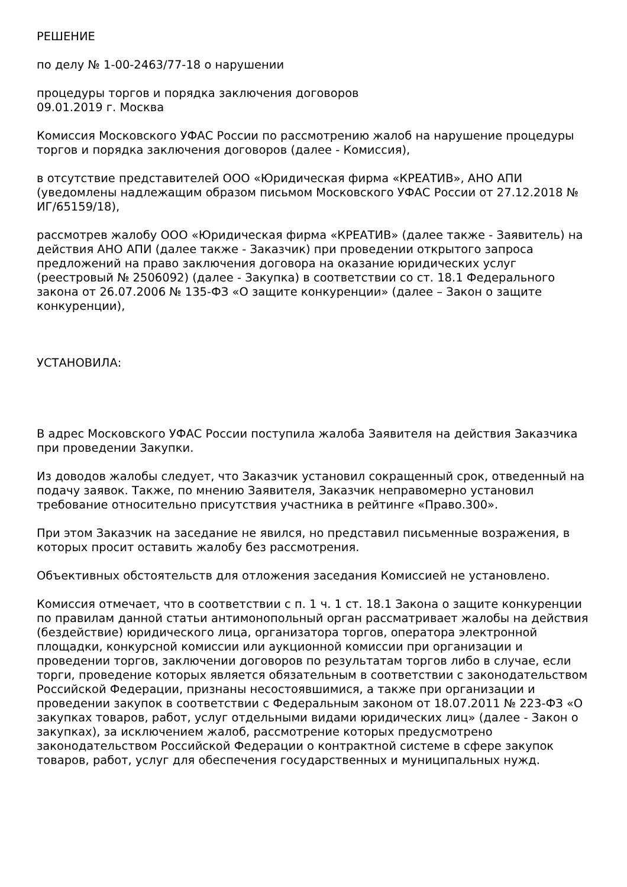РЕШЕНИЕ
по делу № 1-00-2463/77-18 о нарушении
процедуры торгов и порядка заключения договоров
09.01.2019 г. Москва
Комиссия Московского УФАС России по рассмотрению жалоб на нарушение процедуры торгов и порядка заключения договоров (далее - Комиссия),
в отсутствие представителей ООО «Юридическая фирма «КРЕАТИВ», АНО АПИ (уведомлены надлежащим образом письмом Московского УФАС России от 27.12.2018 № ИГ/65159/18),
рассмотрев жалобу ООО «Юридическая фирма «КРЕАТИВ» (далее также - Заявитель) на действия АНО АПИ (далее также - Заказчик) при проведении открытого запроса предложений на право заключения договора на оказание юридических услуг (реестровый № 2506092) (далее - Закупка) в соответствии со ст. 18.1 Федерального закона от 26.07.2006 № 135-ФЗ «О защите конкуренции» (далее – Закон о защите конкуренции),
УСТАНОВИЛА:
В адрес Московского УФАС России поступила жалоба Заявителя на действия Заказчика при проведении Закупки.
Из доводов жалобы следует, что Заказчик установил сокращенный срок, отведенный на подачу заявок. Также, по мнению Заявителя, Заказчик неправомерно установил требование относительно присутствия участника в рейтинге «Право.300».
При этом Заказчик на заседание не явился, но представил письменные возражения, в которых просит оставить жалобу без рассмотрения.
Объективных обстоятельств для отложения заседания Комиссией не установлено.
Комиссия отмечает, что в соответствии с п. 1 ч. 1 ст. 18.1 Закона о защите конкуренции по правилам данной статьи антимонопольный орган рассматривает жалобы на действия (бездействие) юридического лица, организатора торгов, оператора электронной площадки, конкурсной комиссии или аукционной комиссии при организации и проведении торгов, заключении договоров по результатам торгов либо в случае, если торги, проведение которых является обязательным в соответствии с законодательством Российской Федерации, признаны несостоявшимися, а также при организации и проведении закупок в соответствии с Федеральным законом от 18.07.2011 № 223-ФЗ «О закупках товаров, работ, услуг отдельными видами юридических лиц» (далее - Закон о закупках), за исключением жалоб, рассмотрение которых предусмотрено законодательством Российской Федерации о контрактной системе в сфере закупок товаров, работ, услуг для обеспечения государственных и муниципальных нужд.